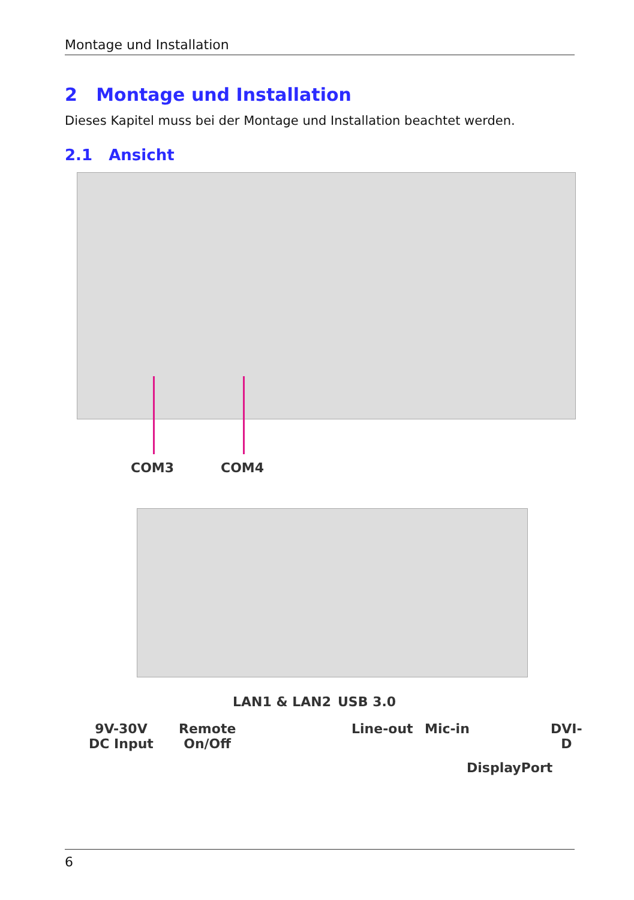Montage und Installation
2 Montage und Installation
Dieses Kapitel muss bei der Montage und Installation beachtet werden.
2.1 Ansicht
COM3 COM4
LAN1 & LAN2 USB 3.0
9V-30V
DC Input
Remote
On/Off
Line-out Mic-in DVI-D
DisplayPort
6